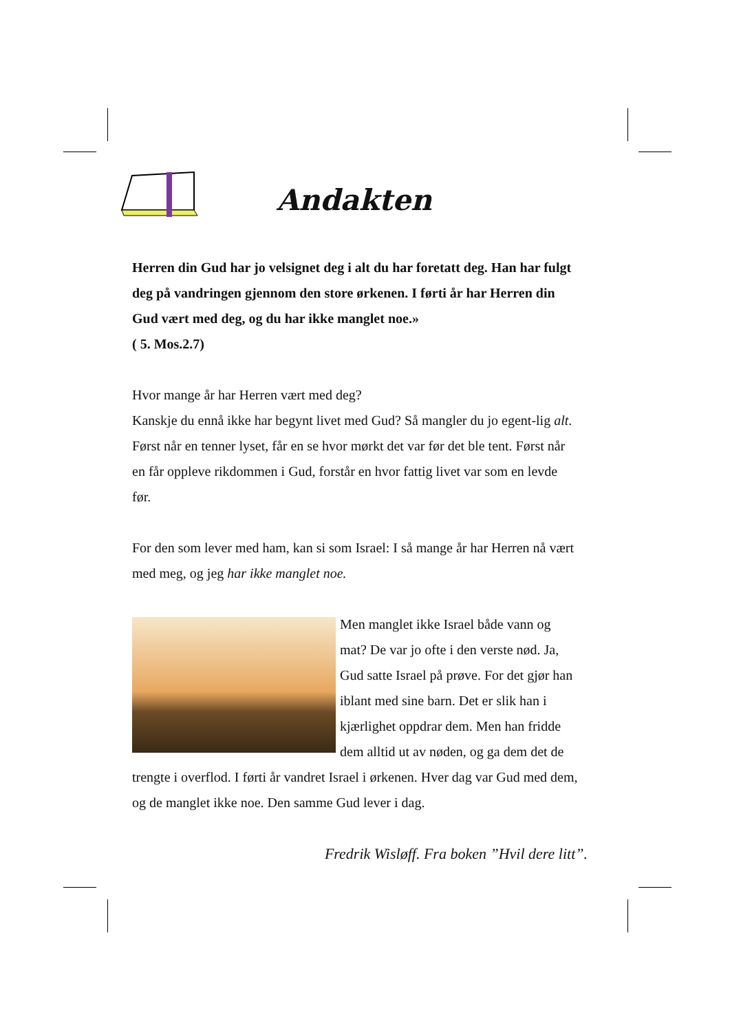Andakten
Herren din Gud har jo velsignet deg i alt du har foretatt deg. Han har fulgt deg på vandringen gjennom den store ørkenen. I førti år har Herren din Gud vært med deg, og du har ikke manglet noe.»
( 5. Mos.2.7)
Hvor mange år har Herren vært med deg?
Kanskje du ennå ikke har begynt livet med Gud? Så mangler du jo egent-lig alt. Først når en tenner lyset, får en se hvor mørkt det var før det ble tent. Først når en får oppleve rikdommen i Gud, forstår en hvor fattig livet var som en levde før.
For den som lever med ham, kan si som Israel: I så mange år har Herren nå vært med meg, og jeg har ikke manglet noe.
Men manglet ikke Israel både vann og mat? De var jo ofte i den verste nød. Ja, Gud satte Israel på prøve. For det gjør han iblant med sine barn. Det er slik han i kjærlighet oppdrar dem. Men han fridde dem alltid ut av nøden, og ga dem det de trengte i overflod. I førti år vandret Israel i ørkenen. Hver dag var Gud med dem, og de manglet ikke noe. Den samme Gud lever i dag.
Fredrik Wisløff. Fra boken ”Hvil dere litt”.